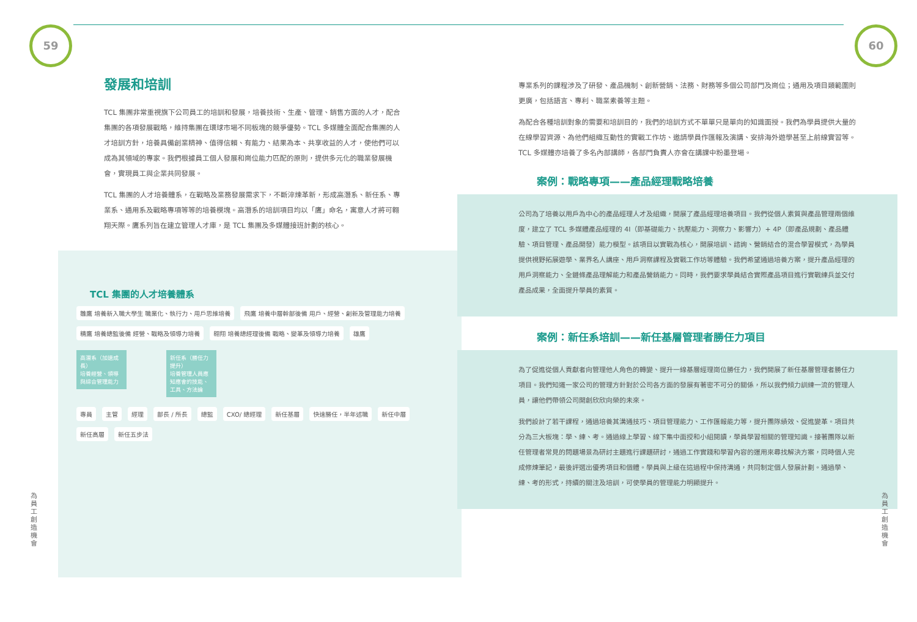59 60
發展和培訓
TCL 集團非常重視旗下公司員工的培訓和發展，培養技術、生產、管理、銷售方面的人才，配合集團的各項發展戰略，維持集團在環球市場不同板塊的競爭優勢。TCL 多媒體全面配合集團的人才培訓方針，培養具備創業精神、值得信賴、有能力、結果為本、共享收益的人才，使他們可以成為其領域的專家。我們根據員工個人發展和崗位能力匹配的原則，提供多元化的職業發展機會，實現員工與企業共同發展。
TCL 集團的人才培養體系，在戰略及業務發展需求下，不斷淬煉革新，形成高潛系、新任系、專業系、通用系及戰略專項等等的培養模塊。高潛系的培訓項目均以「鷹」命名，寓意人才將可翱翔天際。鷹系列旨在建立管理人才庫，是 TCL 集團及多媒體接班計劃的核心。
TCL 集團的人才培養體系
雛鷹 培養新入職大學生 職業化、執行力、用戶思維培養
飛鷹 培養中層幹部後備 用戶、經營、創新及管理能力培養
精鷹 培養總監後備 經營、戰略及領導力培養
翱翔 培養總經理後備 戰略、變革及領導力培養
雄鷹
高潛系（加速成長）
培養經營、領導與綜合管理能力
新任系（勝任力提升）
培養管理人員應知應會的技能、工具、方法論
專員
主管
經理
部長 / 所長
總監
CXO/ 總經理
新任基層
快速勝任，半年述職
新任中層
新任高層
新任五步法
專業系列的課程涉及了研發、產品機制、創新營銷、法務、財務等多個公司部門及崗位；通用及項目類範圍則更廣，包括語言、專利、職業素養等主題。
為配合各種培訓對象的需要和培訓目的，我們的培訓方式不單單只是單向的知識面授。我們為學員提供大量的在線學習資源、為他們組織互動性的實戰工作坊、邀請學員作匯報及演講、安排海外遊學甚至上前線實習等。TCL 多媒體亦培養了多名內部講師，各部門負責人亦會在講課中粉墨登場。
案例：戰略專項——產品經理戰略培養
公司為了培養以用戶為中心的產品經理人才及組織，開展了產品經理培養項目。我們從個人素質與產品管理兩個維度，建立了 TCL 多媒體產品經理的 4I（即基礎能力、抗壓能力、洞察力、影響力）+ 4P（即產品規劃、產品體驗、項目管理、產品開發）能力模型。該項目以實戰為核心，開展培訓、諮詢、營銷結合的混合學習模式，為學員提供視野拓展遊學、業界名人講座、用戶洞察課程及實戰工作坊等體驗。我們希望通過培養方案，提升產品經理的用戶洞察能力、全鏈條產品理解能力和產品營銷能力。同時，我們要求學員結合實際產品項目進行實戰練兵並交付產品成果，全面提升學員的素質。
案例：新任系培訓——新任基層管理者勝任力項目
為了促進從個人貢獻者向管理他人角色的轉變、提升一線基層經理崗位勝任力，我們開展了新任基層管理者勝任力項目。我們知道一家公司的管理方針對於公司各方面的發展有著密不可分的關係，所以我們傾力訓練一流的管理人員，讓他們帶領公司開創欣欣向榮的未來。
我們設計了若干課程，通過培養其溝通技巧、項目管理能力、工作匯報能力等，提升團隊績效、促進變革。項目共分為三大板塊：學、練、考。通過線上學習、線下集中面授和小組閱讀，學員學習相關的管理知識。接著團隊以新任管理者常見的問題場景為研討主題進行課題研討，通過工作實踐和學習內容的運用來尋找解決方案，同時個人完成修煉筆記，最後評選出優秀項目和個體。學員與上級在這過程中保持溝通，共同制定個人發展計劃。通過學、練、考的形式，持續的關注及培訓，可使學員的管理能力明顯提升。
為員工創造機會
為員工創造機會